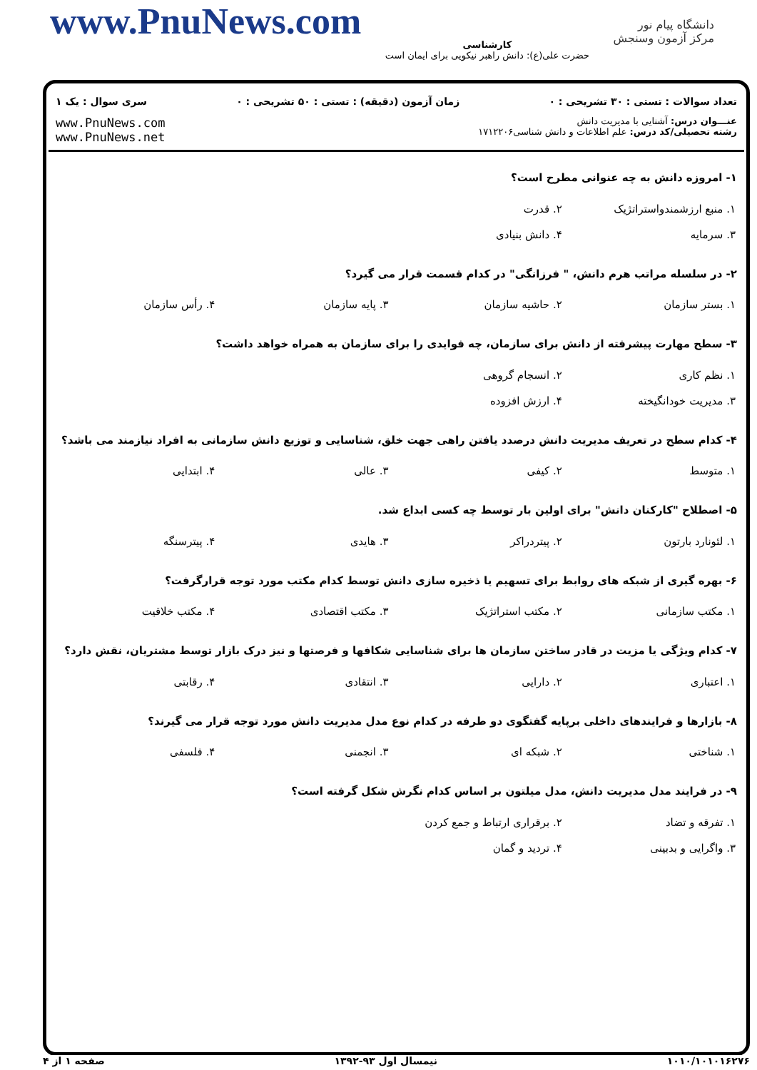www.PnuNews.com
کارشناسی
حضرت علی(ع): دانش راهبر نیکویی برای ایمان است
دانشگاه پیام نور
مرکز آزمون وسنجش
تعداد سوالات : تستی : ۳۰ تشریحی : ۰ زمان آزمون (دقیقه) : تستی : ۵۰ تشریحی : ۰ سری سوال : یک ۱
عنـــوان درس: آشنایی با مدیریت دانش
رشته تحصیلی/کد درس: علم اطلاعات و دانش شناسی۱۷۱۲۲۰۶
www.PnuNews.com
www.PnuNews.net
۱- امروزه دانش به چه عنوانی مطرح است؟
| ۱. منبع ارزشمندواستراتژیک | ۲. قدرت | | |
| ۳. سرمایه | ۴. دانش بنیادی | | |
۲- در سلسله مراتب هرم دانش، " فرزانگی" در کدام قسمت قرار می گیرد؟
| ۱. بستر سازمان | ۲. حاشیه سازمان | ۳. پایه سازمان | ۴. رأس سازمان |
۳- سطح مهارت پیشرفته از دانش برای سازمان، چه فوایدی را برای سازمان به همراه خواهد داشت؟
| ۱. نظم کاری | ۲. انسجام گروهی | | |
| ۳. مدیریت خودانگیخته | ۴. ارزش افزوده | | |
۴- کدام سطح در تعریف مدیریت دانش درصدد یافتن راهی جهت خلق، شناسایی و توزیع دانش سازمانی به افراد نیازمند می باشد؟
| ۱. متوسط | ۲. کیفی | ۳. عالی | ۴. ابتدایی |
۵- اصطلاح "کارکنان دانش" برای اولین بار توسط چه کسی ابداع شد.
| ۱. لئونارد بارتون | ۲. پیتردراکر | ۳. هایدی | ۴. پیترسنگه |
۶- بهره گیری از شبکه های روابط برای تسهیم یا ذخیره سازی دانش توسط کدام مکتب مورد توجه قرارگرفت؟
| ۱. مکتب سازمانی | ۲. مکتب استراتژیک | ۳. مکتب اقتصادی | ۴. مکتب خلاقیت |
۷- کدام ویژگی یا مزیت در قادر ساختن سازمان ها برای شناسایی شکافها و فرصتها و نیز درک بازار توسط مشتریان، نقش دارد؟
| ۱. اعتباری | ۲. دارایی | ۳. انتقادی | ۴. رقابتی |
۸- بازارها و فرایندهای داخلی برپایه گفتگوی دو طرفه در کدام نوع مدل مدیریت دانش مورد توجه قرار می گیرند؟
| ۱. شناختی | ۲. شبکه ای | ۳. انجمنی | ۴. فلسفی |
۹- در فرایند مدل مدیریت دانش، مدل میلتون بر اساس کدام نگرش شکل گرفته است؟
| ۱. تفرقه و تضاد | ۲. برقراری ارتباط و جمع کردن | | |
| ۳. واگرایی و بدبینی | ۴. تردید و گمان | | |
۱۰۱۰/۱۰۱۰۱۶۲۷۶ نیمسال اول ۹۳-۱۳۹۲ صفحه ۱ از ۴